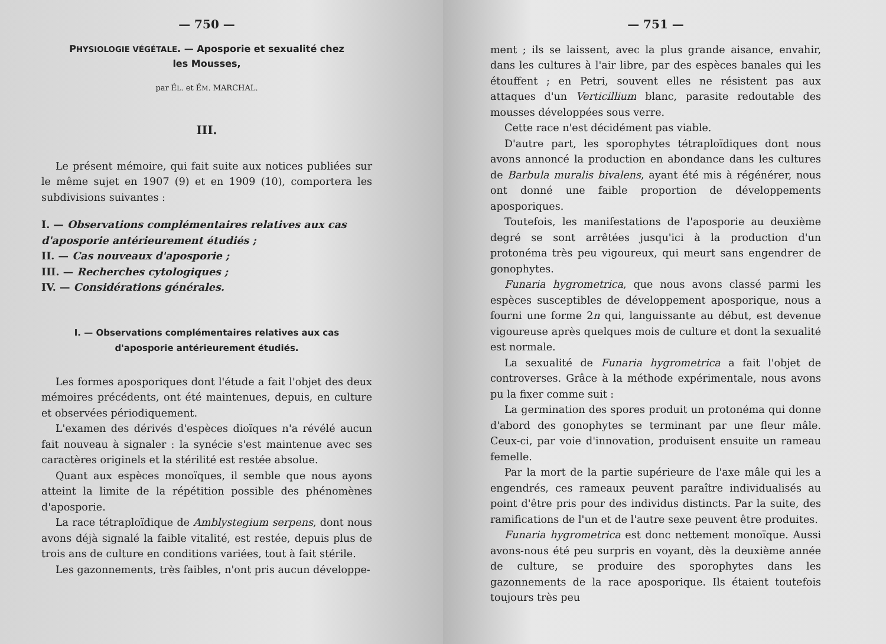— 750 —
PHYSIOLOGIE VÉGÉTALE. — Aposporie et sexualité chez les Mousses,
par ÉL. et ÉM. MARCHAL.
III.
Le présent mémoire, qui fait suite aux notices publiées sur le même sujet en 1907 (9) et en 1909 (10), comportera les subdivisions suivantes :
I. — Observations complémentaires relatives aux cas d'aposporie antérieurement étudiés ;
II. — Cas nouveaux d'aposporie ;
III. — Recherches cytologiques ;
IV. — Considérations générales.
I. — Observations complémentaires relatives aux cas d'aposporie antérieurement étudiés.
Les formes aposporiques dont l'étude a fait l'objet des deux mémoires précédents, ont été maintenues, depuis, en culture et observées périodiquement.
L'examen des dérivés d'espèces dioïques n'a révélé aucun fait nouveau à signaler : la synécie s'est maintenue avec ses caractères originels et la stérilité est restée absolue.
Quant aux espèces monoïques, il semble que nous ayons atteint la limite de la répétition possible des phénomènes d'aposporie.
La race tétraploïdique de Amblystegium serpens, dont nous avons déjà signalé la faible vitalité, est restée, depuis plus de trois ans de culture en conditions variées, tout à fait stérile.
Les gazonnements, très faibles, n'ont pris aucun développe-
— 751 —
ment ; ils se laissent, avec la plus grande aisance, envahir, dans les cultures à l'air libre, par des espèces banales qui les étouffent ; en Petri, souvent elles ne résistent pas aux attaques d'un Verticillium blanc, parasite redoutable des mousses développées sous verre.
Cette race n'est décidément pas viable.
D'autre part, les sporophytes tétraploïdiques dont nous avons annoncé la production en abondance dans les cultures de Barbula muralis bivalens, ayant été mis à régénérer, nous ont donné une faible proportion de développements aposporiques.
Toutefois, les manifestations de l'aposporie au deuxième degré se sont arrêtées jusqu'ici à la production d'un protonéma très peu vigoureux, qui meurt sans engendrer de gonophytes.
Funaria hygrometrica, que nous avons classé parmi les espèces susceptibles de développement aposporique, nous a fourni une forme 2n qui, languissante au début, est devenue vigoureuse après quelques mois de culture et dont la sexualité est normale.
La sexualité de Funaria hygrometrica a fait l'objet de controverses. Grâce à la méthode expérimentale, nous avons pu la fixer comme suit :
La germination des spores produit un protonéma qui donne d'abord des gonophytes se terminant par une fleur mâle. Ceux-ci, par voie d'innovation, produisent ensuite un rameau femelle.
Par la mort de la partie supérieure de l'axe mâle qui les a engendrés, ces rameaux peuvent paraître individualisés au point d'être pris pour des individus distincts. Par la suite, des ramifications de l'un et de l'autre sexe peuvent être produites.
Funaria hygrometrica est donc nettement monoïque. Aussi avons-nous été peu surpris en voyant, dès la deuxième année de culture, se produire des sporophytes dans les gazonnements de la race aposporique. Ils étaient toutefois toujours très peu